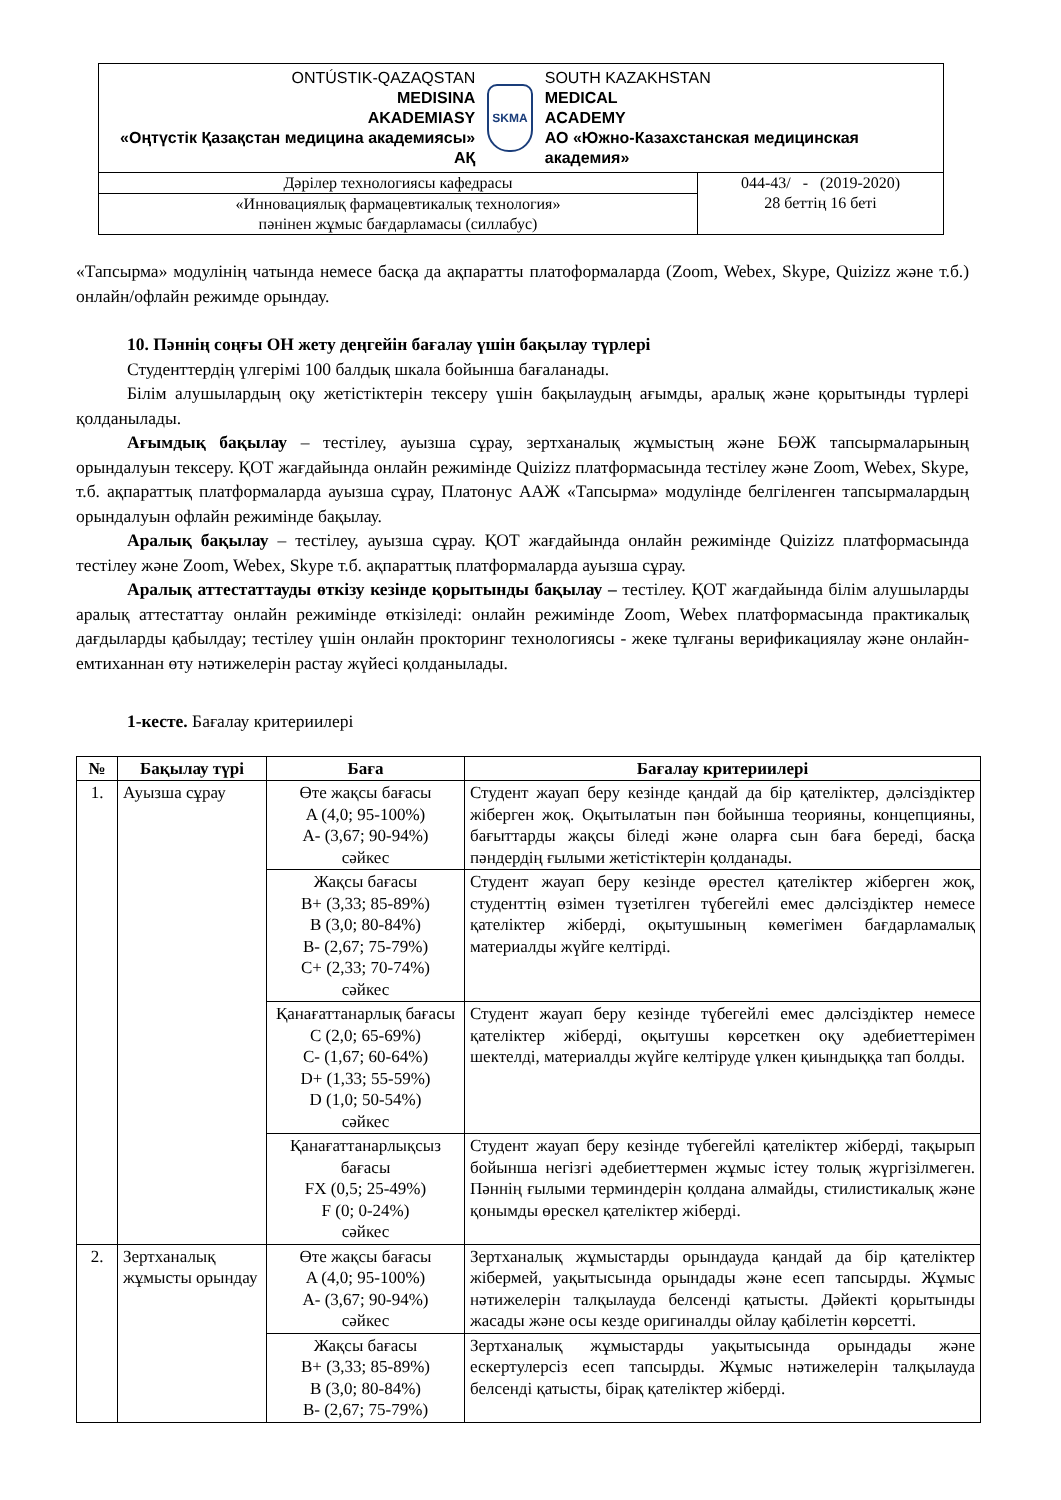| ONTÚSTIK-QAZAQSTAN MEDISINA AKADEMIASY «Оңтүстік Қазақстан медицина академиясы» АҚ SKMA SOUTH KAZAKHSTAN MEDICAL ACADEMY АО «Южно-Казахстанская медицинская академия» | |
| Дәрілер технологиясы кафедрасы | 044-43/ - (2019-2020) 28 беттің 16 беті |
| «Инновациялық фармацевтикалық технология» пәнінен жұмыс бағдарламасы (силлабус) | |
«Тапсырма» модулінің чатында немесе басқа да ақпаратты платоформаларда (Zoom, Webex, Skype, Quizizz және т.б.) онлайн/офлайн режимде орындау.
10. Пәннің соңғы ОН жету деңгейін бағалау үшін бақылау түрлері
Студенттердің үлгерімі 100 балдық шкала бойынша бағаланады.
Білім алушылардың оқу жетістіктерін тексеру үшін бақылаудың ағымды, аралық және қорытынды түрлері қолданылады.
Ағымдық бақылау – тестілеу, ауызша сұрау, зертханалық жұмыстың және БӨЖ тапсырмаларының орындалуын тексеру. ҚОТ жағдайында онлайн режимінде Quizizz платформасында тестілеу және Zoom, Webex, Skype, т.б. ақпараттық платформаларда ауызша сұрау, Платонус ААЖ «Тапсырма» модулінде белгіленген тапсырмалардың орындалуын офлайн режимінде бақылау.
Аралық бақылау – тестілеу, ауызша сұрау. ҚОТ жағдайында онлайн режимінде Quizizz платформасында тестілеу және Zoom, Webex, Skype т.б. ақпараттық платформаларда ауызша сұрау.
Аралық аттестаттауды өткізу кезінде қорытынды бақылау – тестілеу. ҚОТ жағдайында білім алушыларды аралық аттестаттау онлайн режимінде өткізіледі: онлайн режимінде Zoom, Webex платформасында практикалық дағдыларды қабылдау; тестілеу үшін онлайн прокторинг технологиясы - жеке тұлғаны верификациялау және онлайн-емтиханнан өту нәтижелерін растау жүйесі қолданылады.
1-кесте. Бағалау критериилері
| № | Бақылау түрі | Баға | Бағалау критериилері |
| --- | --- | --- | --- |
| 1. | Ауызша сұрау | Өте жақсы бағасы A (4,0; 95-100%) A- (3,67; 90-94%) сәйкес | Студент жауап беру кезінде қандай да бір қателіктер, дәлсіздіктер жіберген жоқ. Оқытылатын пән бойынша теорияны, концепцияны, бағыттарды жақсы біледі және оларға сын баға береді, басқа пәндердің ғылыми жетістіктерін қолданады. |
| | | Жақсы бағасы B+ (3,33; 85-89%) B (3,0; 80-84%) B- (2,67; 75-79%) C+ (2,33; 70-74%) сәйкес | Студент жауап беру кезінде өрестел қателіктер жіберген жоқ, студенттің өзімен түзетілген түбегейлі емес дәлсіздіктер немесе қателіктер жіберді, оқытушының көмегімен бағдарламалық материалды жүйге келтірді. |
| | | Қанағаттанарлық бағасы C (2,0; 65-69%) C- (1,67; 60-64%) D+ (1,33; 55-59%) D (1,0; 50-54%) сәйкес | Студент жауап беру кезінде түбегейлі емес дәлсіздіктер немесе қателіктер жіберді, оқытушы көрсеткен оқу әдебиеттерімен шектелді, материалды жүйге келтіруде үлкен қиындыққа тап болды. |
| | | Қанағаттанарлықсыз бағасы FX (0,5; 25-49%) F (0; 0-24%) сәйкес | Студент жауап беру кезінде түбегейлі қателіктер жіберді, тақырып бойынша негізгі әдебиеттермен жұмыс істеу толық жүргізілмеген. Пәннің ғылыми терминдерін қолдана алмайды, стилистикалық және қонымды өрескел қателіктер жіберді. |
| 2. | Зертханалық жұмысты орындау | Өте жақсы бағасы A (4,0; 95-100%) A- (3,67; 90-94%) сәйкес | Зертханалық жұмыстарды орындауда қандай да бір қателіктер жібермей, уақытысында орындады және есеп тапсырды. Жұмыс нәтижелерін талқылауда белсенді қатысты. Дәйекті қорытынды жасады және осы кезде оригиналды ойлау қабілетін көрсетті. |
| | | Жақсы бағасы B+ (3,33; 85-89%) B (3,0; 80-84%) B- (2,67; 75-79%) | Зертханалық жұмыстарды уақытысында орындады және ескертулерсіз есеп тапсырды. Жұмыс нәтижелерін талқылауда белсенді қатысты, бірақ қателіктер жіберді. |